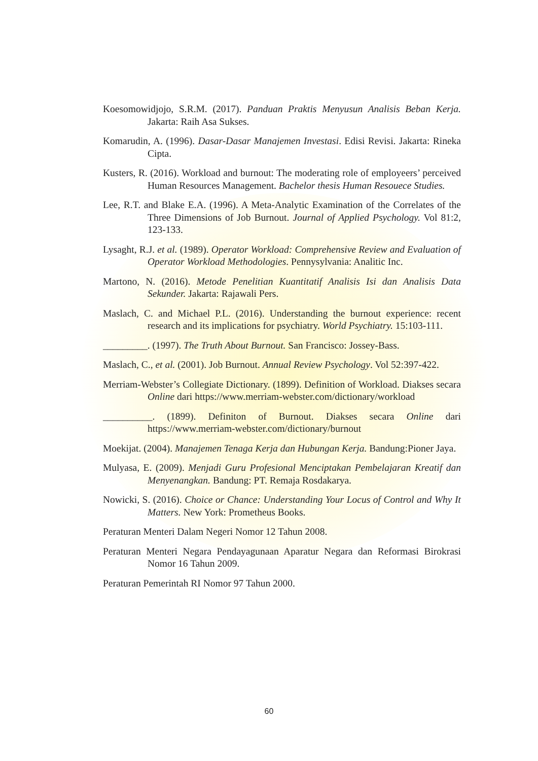Koesomowidjojo, S.R.M. (2017). Panduan Praktis Menyusun Analisis Beban Kerja. Jakarta: Raih Asa Sukses.
Komarudin, A. (1996). Dasar-Dasar Manajemen Investasi. Edisi Revisi. Jakarta: Rineka Cipta.
Kusters, R. (2016). Workload and burnout: The moderating role of employeers’ perceived Human Resources Management. Bachelor thesis Human Resouece Studies.
Lee, R.T. and Blake E.A. (1996). A Meta-Analytic Examination of the Correlates of the Three Dimensions of Job Burnout. Journal of Applied Psychology. Vol 81:2, 123-133.
Lysaght, R.J. et al. (1989). Operator Workload: Comprehensive Review and Evaluation of Operator Workload Methodologies. Pennysylvania: Analitic Inc.
Martono, N. (2016). Metode Penelitian Kuantitatif Analisis Isi dan Analisis Data Sekunder. Jakarta: Rajawali Pers.
Maslach, C. and Michael P.L. (2016). Understanding the burnout experience: recent research and its implications for psychiatry. World Psychiatry. 15:103-111.
_________. (1997). The Truth About Burnout. San Francisco: Jossey-Bass.
Maslach, C., et al. (2001). Job Burnout. Annual Review Psychology. Vol 52:397-422.
Merriam-Webster’s Collegiate Dictionary. (1899). Definition of Workload. Diakses secara Online dari https://www.merriam-webster.com/dictionary/workload
__________. (1899). Definiton of Burnout. Diakses secara Online dari https://www.merriam-webster.com/dictionary/burnout
Moekijat. (2004). Manajemen Tenaga Kerja dan Hubungan Kerja. Bandung:Pioner Jaya.
Mulyasa, E. (2009). Menjadi Guru Profesional Menciptakan Pembelajaran Kreatif dan Menyenangkan. Bandung: PT. Remaja Rosdakarya.
Nowicki, S. (2016). Choice or Chance: Understanding Your Locus of Control and Why It Matters. New York: Prometheus Books.
Peraturan Menteri Dalam Negeri Nomor 12 Tahun 2008.
Peraturan Menteri Negara Pendayagunaan Aparatur Negara dan Reformasi Birokrasi Nomor 16 Tahun 2009.
Peraturan Pemerintah RI Nomor 97 Tahun 2000.
60